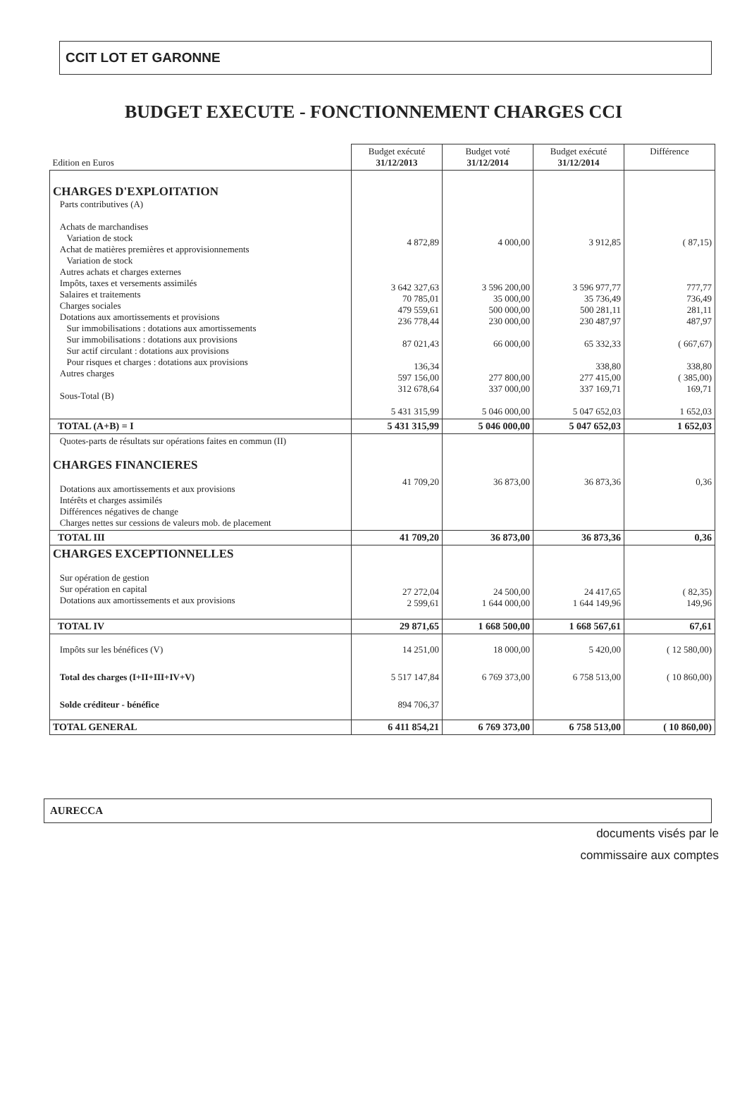CCIT LOT ET GARONNE
BUDGET EXECUTE - FONCTIONNEMENT CHARGES CCI
| Edition en Euros | Budget exécuté 31/12/2013 | Budget voté 31/12/2014 | Budget exécuté 31/12/2014 | Différence |
| CHARGES D'EXPLOITATION Parts contributives (A) Achats de marchandises Variation de stock Achat de matières premières et approvisionnements Variation de stock Autres achats et charges externes Impôts, taxes et versements assimilés Salaires et traitements Charges sociales Dotations aux amortissements et provisions Sur immobilisations : dotations aux amortissements Sur immobilisations : dotations aux provisions Sur actif circulant : dotations aux provisions Pour risques et charges : dotations aux provisions Autres charges Sous-Total (B) | 4 872,89 3 642 327,63 70 785,01 479 559,61 236 778,44 87 021,43 136,34 597 156,00 312 678,64 5 431 315,99 | 4 000,00 3 596 200,00 35 000,00 500 000,00 230 000,00 66 000,00 277 800,00 337 000,00 5 046 000,00 | 3 912,85 3 596 977,77 35 736,49 500 281,11 230 487,97 65 332,33 338,80 277 415,00 337 169,71 5 047 652,03 | ( 87,15) 777,77 736,49 281,11 487,97 ( 667,67) 338,80 ( 385,00) 169,71 1 652,03 |
| TOTAL (A+B) = I | 5 431 315,99 | 5 046 000,00 | 5 047 652,03 | 1 652,03 |
| Quotes-parts de résultats sur opérations faites en commun (II) CHARGES FINANCIERES Dotations aux amortissements et aux provisions Intérêts et charges assimilés Différences négatives de change Charges nettes sur cessions de valeurs mob. de placement | 41 709,20 | 36 873,00 | 36 873,36 | 0,36 |
| TOTAL III | 41 709,20 | 36 873,00 | 36 873,36 | 0,36 |
| CHARGES EXCEPTIONNELLES Sur opération de gestion Sur opération en capital Dotations aux amortissements et aux provisions | 27 272,04 2 599,61 | 24 500,00 1 644 000,00 | 24 417,65 1 644 149,96 | ( 82,35) 149,96 |
| TOTAL IV | 29 871,65 | 1 668 500,00 | 1 668 567,61 | 67,61 |
| Impôts sur les bénéfices (V) Total des charges (I+II+III+IV+V) Solde créditeur - bénéfice | 14 251,00 5 517 147,84 894 706,37 | 18 000,00 6 769 373,00 | 5 420,00 6 758 513,00 | ( 12 580,00) ( 10 860,00) |
| TOTAL GENERAL | 6 411 854,21 | 6 769 373,00 | 6 758 513,00 | ( 10 860,00) |
AURECCA
documents visés par le
commissaire aux comptes